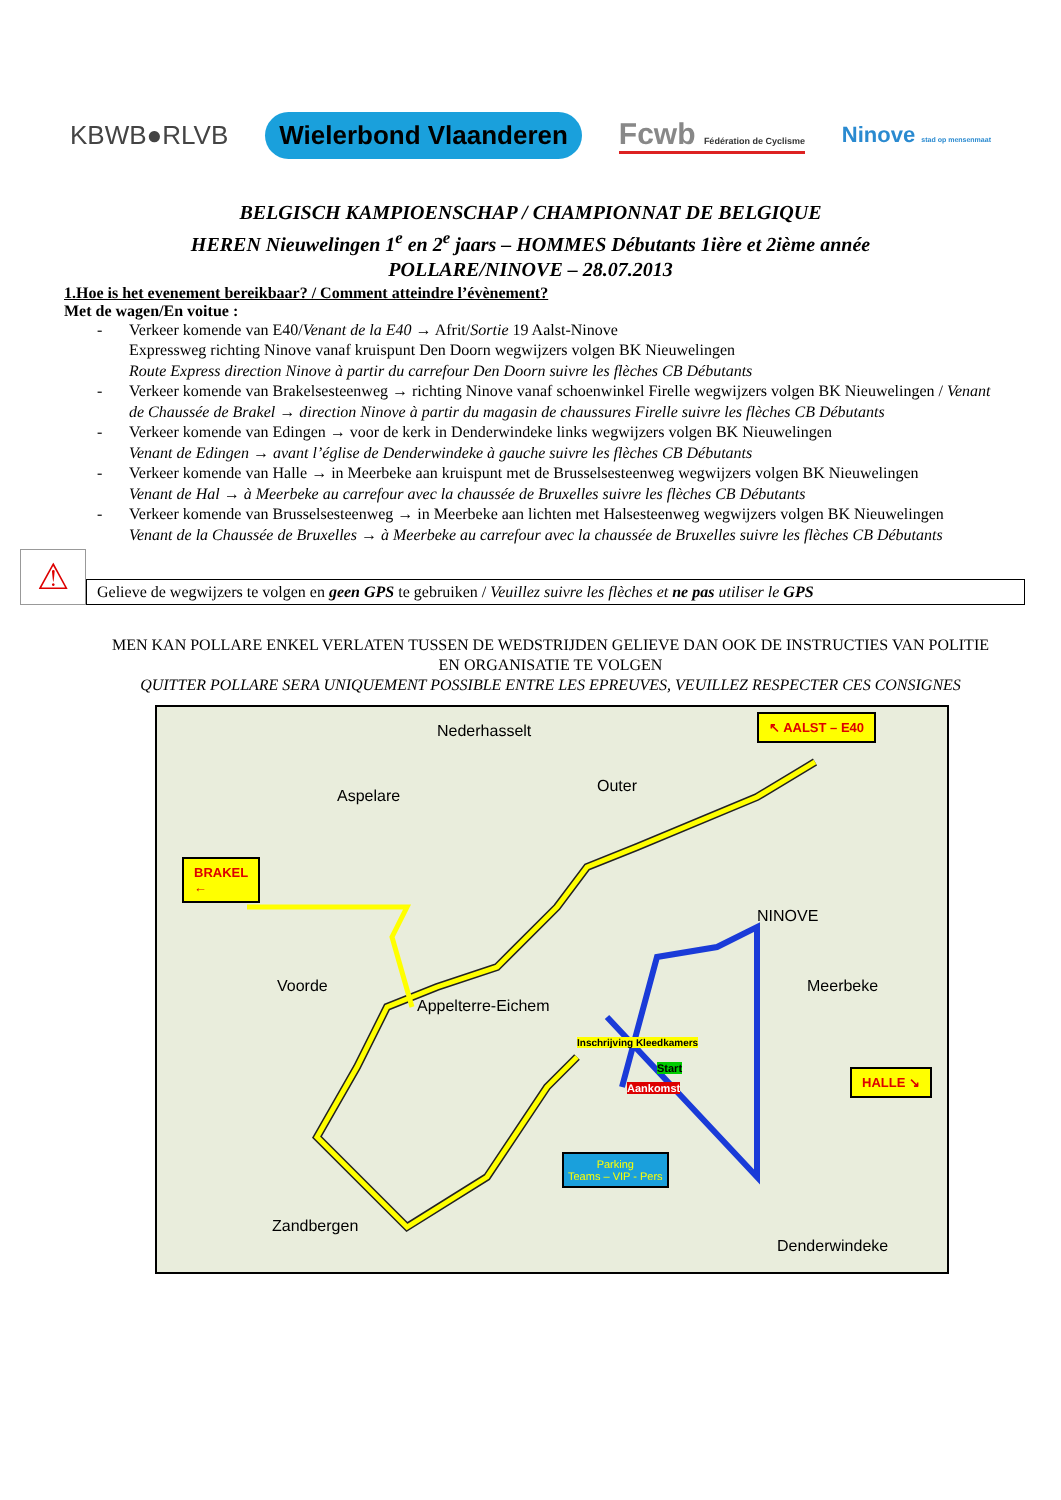KBWB●RLVB Wielerbond Vlaanderen Fcwb Fédération de Cyclisme Ninove stad op mensenmaat
BELGISCH KAMPIOENSCHAP / CHAMPIONNAT DE BELGIQUE
HEREN Nieuwelingen 1<sup>e</sup> en 2<sup>e</sup> jaars – HOMMES Débutants 1ière et 2ième année
POLLARE/NINOVE – 28.07.2013
1.Hoe is het evenement bereikbaar? / Comment atteindre l’évènement?
Met de wagen/En voitue :
Verkeer komende van E40/Venant de la E40 → Afrit/Sortie 19 Aalst-Ninove
Expressweg richting Ninove vanaf kruispunt Den Doorn wegwijzers volgen BK Nieuwelingen
Route Express direction Ninove à partir du carrefour Den Doorn suivre les flèches CB Débutants
Verkeer komende van Brakelsesteenweg → richting Ninove vanaf schoenwinkel Firelle wegwijzers volgen BK Nieuwelingen / Venant de Chaussée de Brakel → direction Ninove à partir du magasin de chaussures Firelle suivre les flèches CB Débutants
Verkeer komende van Edingen → voor de kerk in Denderwindeke links wegwijzers volgen BK Nieuwelingen
Venant de Edingen → avant l’église de Denderwindeke à gauche suivre les flèches CB Débutants
Verkeer komende van Halle → in Meerbeke aan kruispunt met de Brusselsesteenweg wegwijzers volgen BK Nieuwelingen
Venant de Hal → à Meerbeke au carrefour avec la chaussée de Bruxelles suivre les flèches CB Débutants
Verkeer komende van Brusselsesteenweg → in Meerbeke aan lichten met Halsesteenweg wegwijzers volgen BK Nieuwelingen
Venant de la Chaussée de Bruxelles → à Meerbeke au carrefour avec la chaussée de Bruxelles suivre les flèches CB Débutants
⚠
Gelieve de wegwijzers te volgen en geen GPS te gebruiken / Veuillez suivre les flèches et ne pas utiliser le GPS
MEN KAN POLLARE ENKEL VERLATEN TUSSEN DE WEDSTRIJDEN GELIEVE DAN OOK DE INSTRUCTIES VAN POLITIE EN ORGANISATIE TE VOLGEN
QUITTER POLLARE SERA UNIQUEMENT POSSIBLE ENTRE LES EPREUVES, VEUILLEZ RESPECTER CES CONSIGNES
↖ AALST – E40
BRAKEL
←
HALLE ↘
Nederhasselt
Aspelare
Outer
NINOVE
Voorde
Appelterre-Eichem
Meerbeke
Zandbergen
Denderwindeke
Inschrijving Kleedkamers
Start
Aankomst
Parking
Teams – VIP - Pers